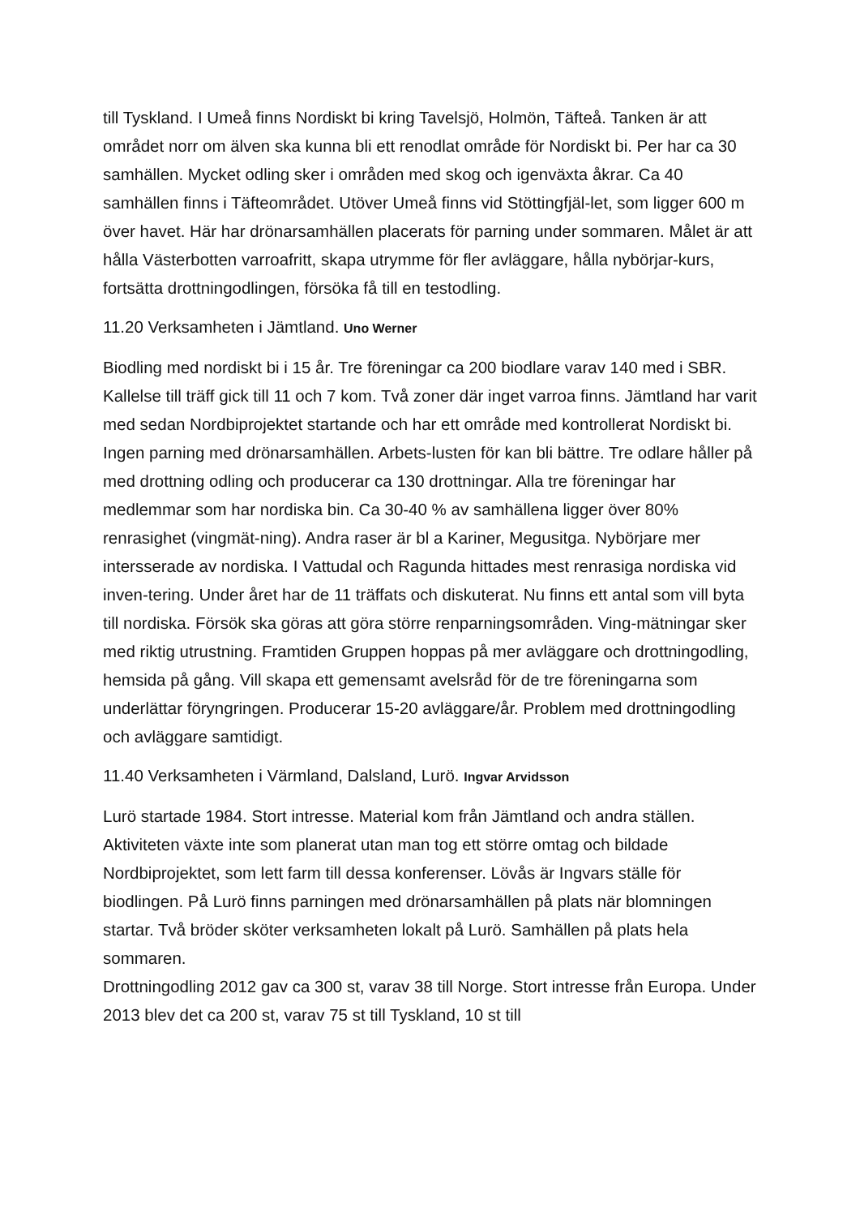till Tyskland. I Umeå finns Nordiskt bi kring Tavelsjö, Holmön, Täfteå. Tanken är att området norr om älven ska kunna bli ett renodlat område för Nordiskt bi. Per har ca 30 samhällen. Mycket odling sker i områden med skog och igenväxta åkrar. Ca 40 samhällen finns i Täfteområdet. Utöver Umeå finns vid Stöttingfjäl-let, som ligger 600 m över havet. Här har drönarsamhällen placerats för parning under sommaren. Målet är att hålla Västerbotten varroafritt, skapa utrymme för fler avläggare, hålla nybörjar-kurs, fortsätta drottningodlingen, försöka få till en testodling.
11.20 Verksamheten i Jämtland. Uno Werner
Biodling med nordiskt bi i 15 år. Tre föreningar ca 200 biodlare varav 140 med i SBR. Kallelse till träff gick till 11 och 7 kom. Två zoner där inget varroa finns. Jämtland har varit med sedan Nordbiprojektet startande och har ett område med kontrollerat Nordiskt bi. Ingen parning med drönarsamhällen. Arbets-lusten för kan bli bättre. Tre odlare håller på med drottning odling och producerar ca 130 drottningar. Alla tre föreningar har medlemmar som har nordiska bin. Ca 30-40 % av samhällena ligger över 80% renrasighet (vingmät-ning). Andra raser är bl a Kariner, Megusitga. Nybörjare mer intersserade av nordiska. I Vattudal och Ragunda hittades mest renrasiga nordiska vid inven-tering. Under året har de 11 träffats och diskuterat. Nu finns ett antal som vill byta till nordiska. Försök ska göras att göra större renparningsområden. Ving-mätningar sker med riktig utrustning. Framtiden Gruppen hoppas på mer avläggare och drottningodling, hemsida på gång. Vill skapa ett gemensamt avelsråd för de tre föreningarna som underlättar föryngringen. Producerar 15-20 avläggare/år. Problem med drottningodling och avläggare samtidigt.
11.40 Verksamheten i Värmland, Dalsland, Lurö. Ingvar Arvidsson
Lurö startade 1984. Stort intresse. Material kom från Jämtland och andra ställen. Aktiviteten växte inte som planerat utan man tog ett större omtag och bildade Nordbiprojektet, som lett farm till dessa konferenser. Lövås är Ingvars ställe för biodlingen. På Lurö finns parningen med drönarsamhällen på plats när blomningen startar. Två bröder sköter verksamheten lokalt på Lurö. Samhällen på plats hela sommaren.
Drottningodling 2012 gav ca 300 st, varav 38 till Norge. Stort intresse från Europa. Under 2013 blev det ca 200 st, varav 75 st till Tyskland, 10 st till